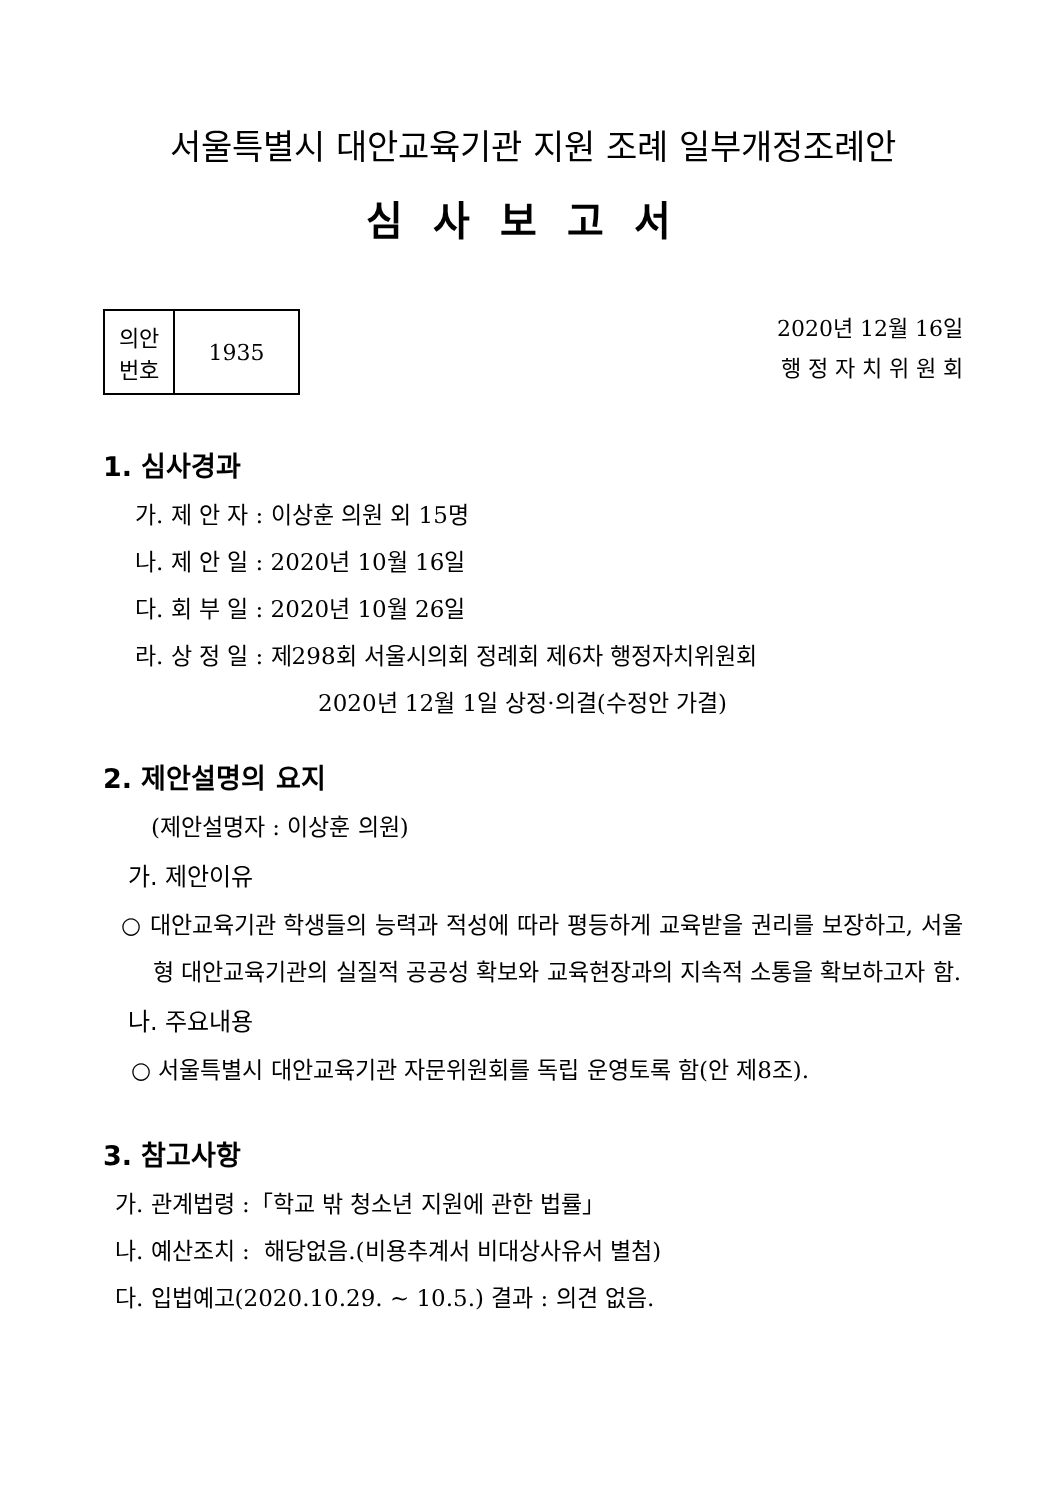서울특별시 대안교육기관 지원 조례 일부개정조례안
심사보고서
| 의안 번호 | 1935 |
2020년 12월 16일
행 정 자 치 위 원 회
1. 심사경과
가. 제 안 자 : 이상훈 의원 외 15명
나. 제 안 일 : 2020년 10월 16일
다. 회 부 일 : 2020년 10월 26일
라. 상 정 일 : 제298회 서울시의회 정례회 제6차 행정자치위원회
2020년 12월 1일 상정·의결(수정안 가결)
2. 제안설명의 요지
(제안설명자 : 이상훈 의원)
가. 제안이유
○ 대안교육기관 학생들의 능력과 적성에 따라 평등하게 교육받을 권리를 보장하고, 서울형 대안교육기관의 실질적 공공성 확보와 교육현장과의 지속적 소통을 확보하고자 함.
나. 주요내용
○ 서울특별시 대안교육기관 자문위원회를 독립 운영토록 함(안 제8조).
3. 참고사항
가. 관계법령 :「학교 밖 청소년 지원에 관한 법률」
나. 예산조치 : 해당없음.(비용추계서 비대상사유서 별첨)
다. 입법예고(2020.10.29. ~ 10.5.) 결과 : 의견 없음.